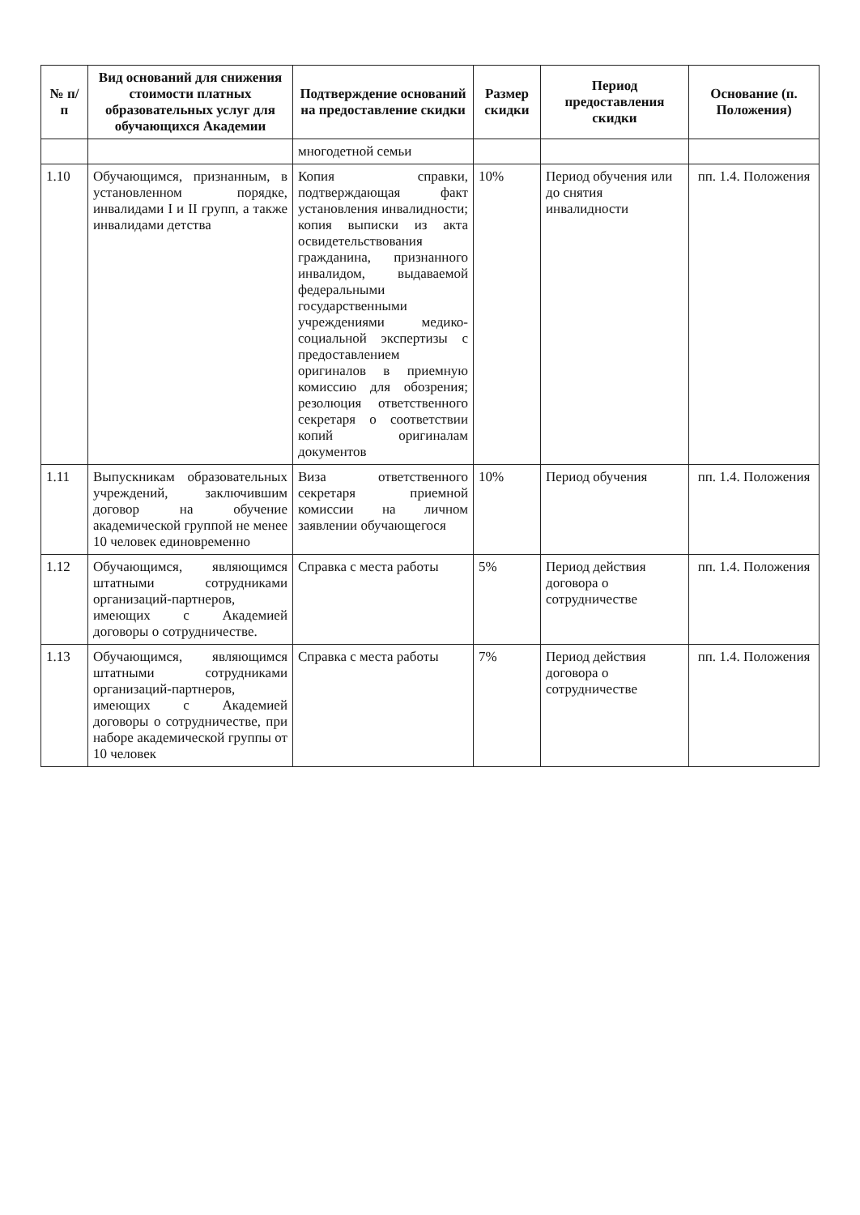| № п/п | Вид оснований для снижения стоимости платных образовательных услуг для обучающихся Академии | Подтверждение оснований на предоставление скидки | Размер скидки | Период предоставления скидки | Основание (п. Положения) |
| --- | --- | --- | --- | --- | --- |
| | | многодетной семьи | | | |
| 1.10 | Обучающимся, признанным, в установленном порядке, инвалидами I и II групп, а также инвалидами детства | Копия справки, подтверждающая факт установления инвалидности; копия выписки из акта освидетельствования гражданина, признанного инвалидом, выдаваемой федеральными государственными учреждениями медико-социальной экспертизы с предоставлением оригиналов в приемную комиссию для обозрения; резолюция ответственного секретаря о соответствии копий оригиналам документов | 10% | Период обучения или до снятия инвалидности | пп. 1.4. Положения |
| 1.11 | Выпускникам образовательных учреждений, заключившим договор на обучение академической группой не менее 10 человек единовременно | Виза ответственного секретаря приемной комиссии на личном заявлении обучающегося | 10% | Период обучения | пп. 1.4. Положения |
| 1.12 | Обучающимся, являющимся штатными сотрудниками организаций-партнеров, имеющих с Академией договоры о сотрудничестве. | Справка с места работы | 5% | Период действия договора о сотрудничестве | пп. 1.4. Положения |
| 1.13 | Обучающимся, являющимся штатными сотрудниками организаций-партнеров, имеющих с Академией договоры о сотрудничестве, при наборе академической группы от 10 человек | Справка с места работы | 7% | Период действия договора о сотрудничестве | пп. 1.4. Положения |